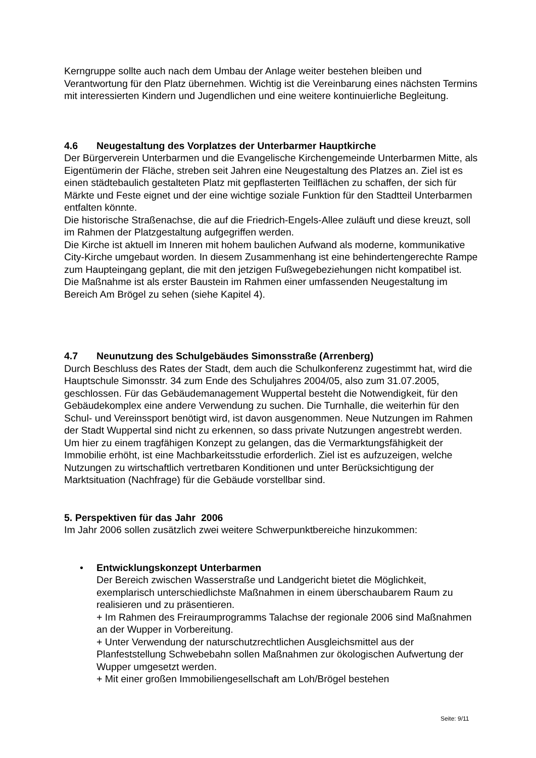Kerngruppe sollte auch nach dem Umbau der Anlage weiter bestehen bleiben und Verantwortung für den Platz übernehmen. Wichtig ist die Vereinbarung eines nächsten Termins mit interessierten Kindern und Jugendlichen und eine weitere kontinuierliche Begleitung.
4.6 Neugestaltung des Vorplatzes der Unterbarmer Hauptkirche
Der Bürgerverein Unterbarmen und die Evangelische Kirchengemeinde Unterbarmen Mitte, als Eigentümerin der Fläche, streben seit Jahren eine Neugestaltung des Platzes an. Ziel ist es einen städtebaulich gestalteten Platz mit gepflasterten Teilflächen zu schaffen, der sich für Märkte und Feste eignet und der eine wichtige soziale Funktion für den Stadtteil Unterbarmen entfalten könnte.
Die historische Straßenachse, die auf die Friedrich-Engels-Allee zuläuft und diese kreuzt, soll im Rahmen der Platzgestaltung aufgegriffen werden.
Die Kirche ist aktuell im Inneren mit hohem baulichen Aufwand als moderne, kommunikative City-Kirche umgebaut worden. In diesem Zusammenhang ist eine behindertengerechte Rampe zum Haupteingang geplant, die mit den jetzigen Fußwegebeziehungen nicht kompatibel ist.
Die Maßnahme ist als erster Baustein im Rahmen einer umfassenden Neugestaltung im Bereich Am Brögel zu sehen (siehe Kapitel 4).
4.7 Neunutzung des Schulgebäudes Simonsstraße (Arrenberg)
Durch Beschluss des Rates der Stadt, dem auch die Schulkonferenz zugestimmt hat, wird die Hauptschule Simonsstr. 34 zum Ende des Schuljahres 2004/05, also zum 31.07.2005, geschlossen. Für das Gebäudemanagement Wuppertal besteht die Notwendigkeit, für den Gebäudekomplex eine andere Verwendung zu suchen. Die Turnhalle, die weiterhin für den Schul- und Vereinssport benötigt wird, ist davon ausgenommen. Neue Nutzungen im Rahmen der Stadt Wuppertal sind nicht zu erkennen, so dass private Nutzungen angestrebt werden.
Um hier zu einem tragfähigen Konzept zu gelangen, das die Vermarktungsfähigkeit der Immobilie erhöht, ist eine Machbarkeitsstudie erforderlich. Ziel ist es aufzuzeigen, welche Nutzungen zu wirtschaftlich vertretbaren Konditionen und unter Berücksichtigung der Marktsituation (Nachfrage) für die Gebäude vorstellbar sind.
5. Perspektiven für das Jahr 2006
Im Jahr 2006 sollen zusätzlich zwei weitere Schwerpunktbereiche hinzukommen:
• Entwicklungskonzept Unterbarmen
Der Bereich zwischen Wasserstraße und Landgericht bietet die Möglichkeit, exemplarisch unterschiedlichste Maßnahmen in einem überschaubarem Raum zu realisieren und zu präsentieren.
+ Im Rahmen des Freiraumprogramms Talachse der regionale 2006 sind Maßnahmen an der Wupper in Vorbereitung.
+ Unter Verwendung der naturschutzrechtlichen Ausgleichsmittel aus der Planfeststellung Schwebebahn sollen Maßnahmen zur ökologischen Aufwertung der Wupper umgesetzt werden.
+ Mit einer großen Immobiliengesellschaft am Loh/Brögel bestehen
Seite: 9/11